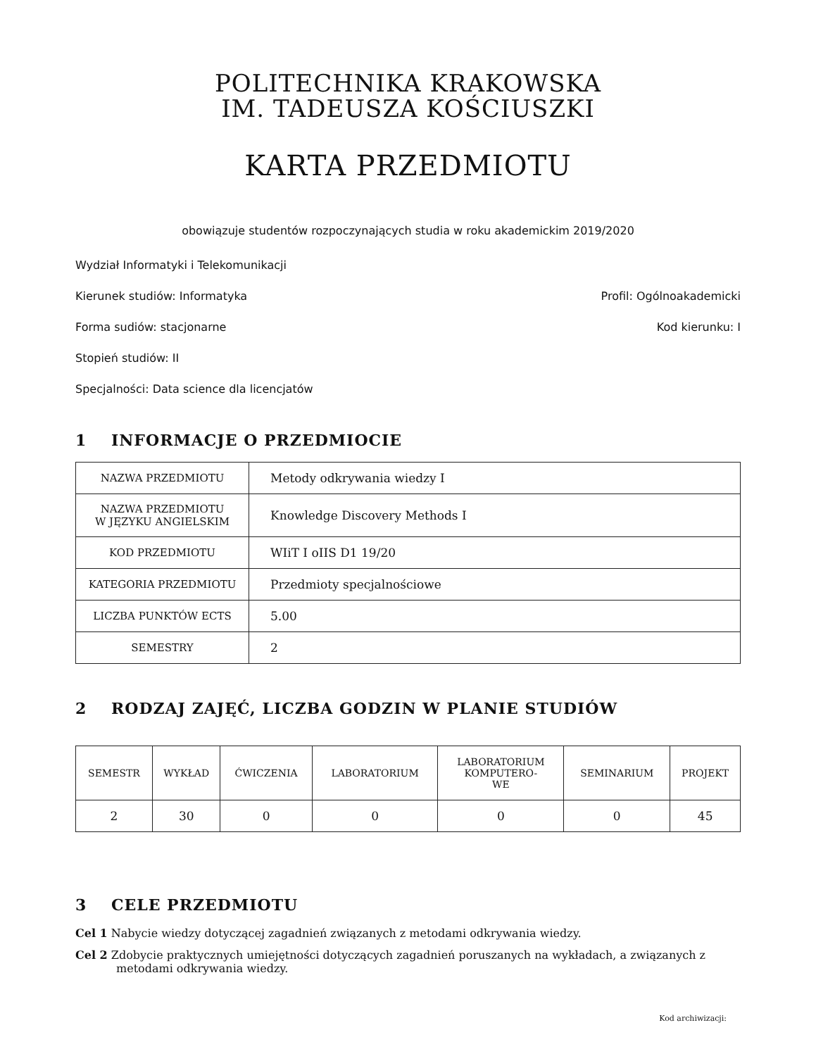POLITECHNIKA KRAKOWSKA
IM. TADEUSZA KOŚCIUSZKI
KARTA PRZEDMIOTU
obowiązuje studentów rozpoczynających studia w roku akademickim 2019/2020
Wydział Informatyki i Telekomunikacji
Kierunek studiów: Informatyka Profil: Ogólnoakademicki
Forma sudiów: stacjonarne Kod kierunku: I
Stopień studiów: II
Specjalności: Data science dla licencjatów
1 INFORMACJE O PRZEDMIOCIE
| NAZWA PRZEDMIOTU | Metody odkrywania wiedzy I |
| NAZWA PRZEDMIOTU W JĘZYKU ANGIELSKIM | Knowledge Discovery Methods I |
| KOD PRZEDMIOTU | WIiT I oIIS D1 19/20 |
| KATEGORIA PRZEDMIOTU | Przedmioty specjalnościowe |
| LICZBA PUNKTÓW ECTS | 5.00 |
| SEMESTRY | 2 |
2 RODZAJ ZAJĘĆ, LICZBA GODZIN W PLANIE STUDIÓW
| SEMESTR | WYKŁAD | ĆWICZENIA | LABORATORIUM | LABORATORIUM KOMPUTERO- WE | SEMINARIUM | PROJEKT |
| --- | --- | --- | --- | --- | --- | --- |
| 2 | 30 | 0 | 0 | 0 | 0 | 45 |
3 CELE PRZEDMIOTU
Cel 1 Nabycie wiedzy dotyczącej zagadnień związanych z metodami odkrywania wiedzy.
Cel 2 Zdobycie praktycznych umiejętności dotyczących zagadnień poruszanych na wykładach, a związanych z metodami odkrywania wiedzy.
Kod archiwizacji: